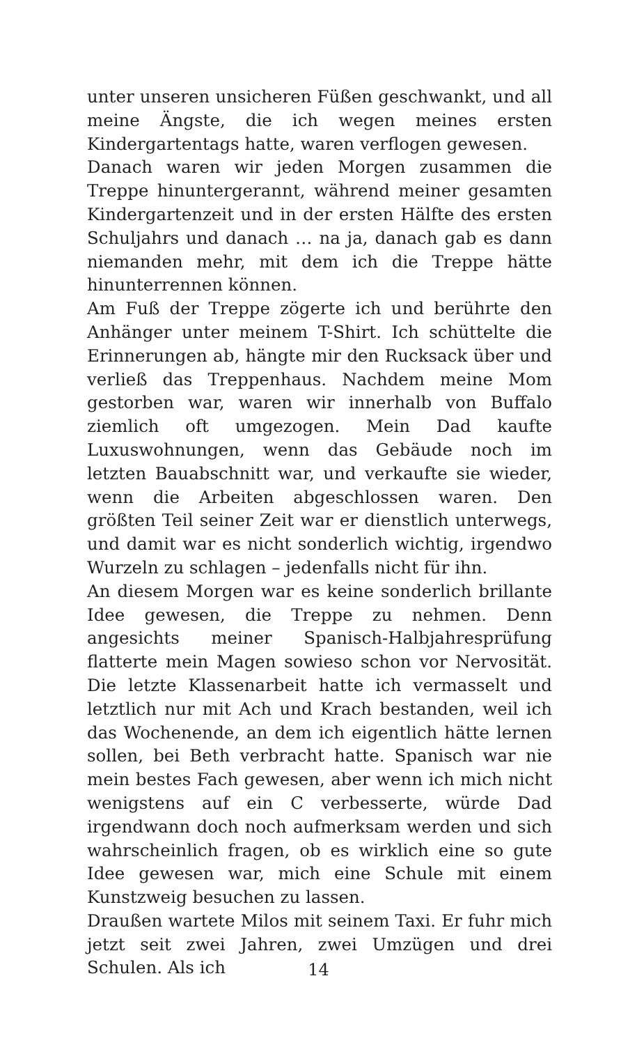unter unseren unsicheren Füßen geschwankt, und all meine Ängste, die ich wegen meines ersten Kindergartentags hatte, waren verflogen gewesen.
Danach waren wir jeden Morgen zusammen die Treppe hinuntergerannt, während meiner gesamten Kindergartenzeit und in der ersten Hälfte des ersten Schuljahrs und danach … na ja, danach gab es dann niemanden mehr, mit dem ich die Treppe hätte hinunterrennen können.
Am Fuß der Treppe zögerte ich und berührte den Anhänger unter meinem T-Shirt. Ich schüttelte die Erinnerungen ab, hängte mir den Rucksack über und verließ das Treppenhaus. Nachdem meine Mom gestorben war, waren wir innerhalb von Buffalo ziemlich oft umgezogen. Mein Dad kaufte Luxuswohnungen, wenn das Gebäude noch im letzten Bauabschnitt war, und verkaufte sie wieder, wenn die Arbeiten abgeschlossen waren. Den größten Teil seiner Zeit war er dienstlich unterwegs, und damit war es nicht sonderlich wichtig, irgendwo Wurzeln zu schlagen – jedenfalls nicht für ihn.
An diesem Morgen war es keine sonderlich brillante Idee gewesen, die Treppe zu nehmen. Denn angesichts meiner Spanisch-Halbjahresprüfung flatterte mein Magen sowieso schon vor Nervosität. Die letzte Klassenarbeit hatte ich vermasselt und letztlich nur mit Ach und Krach bestanden, weil ich das Wochenende, an dem ich eigentlich hätte lernen sollen, bei Beth verbracht hatte. Spanisch war nie mein bestes Fach gewesen, aber wenn ich mich nicht wenigstens auf ein C verbesserte, würde Dad irgendwann doch noch aufmerksam werden und sich wahrscheinlich fragen, ob es wirklich eine so gute Idee gewesen war, mich eine Schule mit einem Kunstzweig besuchen zu lassen.
Draußen wartete Milos mit seinem Taxi. Er fuhr mich jetzt seit zwei Jahren, zwei Umzügen und drei Schulen. Als ich
14